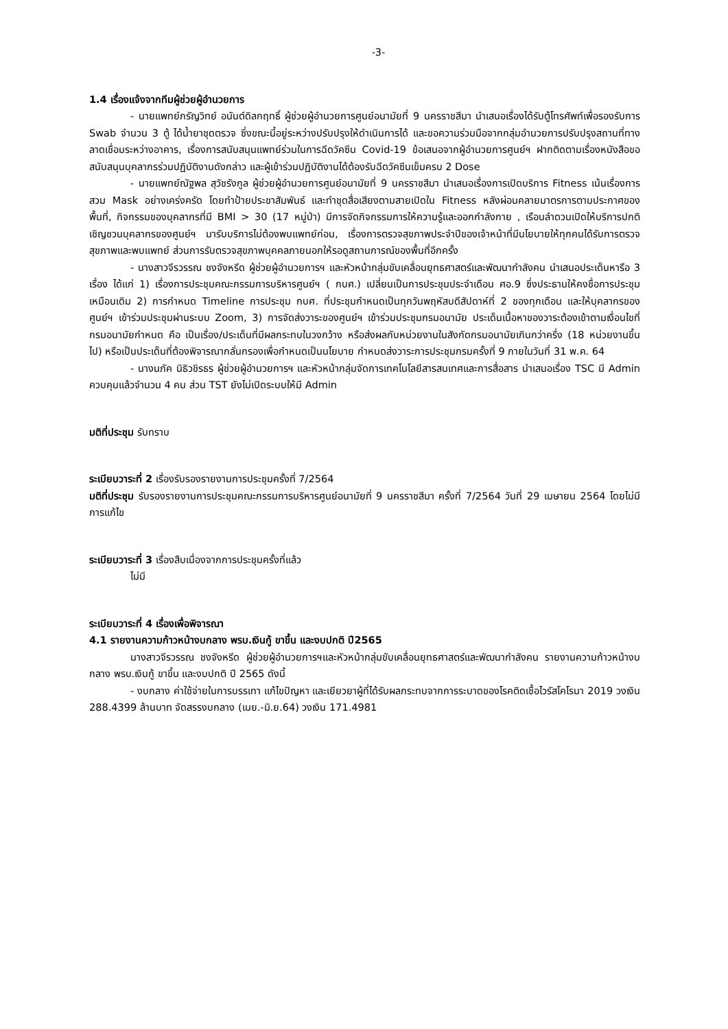-3-
1.4 เรื่องแจ้งจากทีมผู้ช่วยผู้อำนวยการ
- นายแพทย์ภรัญวิทย์ อนันต์ดิลกฤทธิ์ ผู้ช่วยผู้อำนวยการศูนย์อนามัยที่ 9 นครราชสีมา นำเสนอเรื่องได้รับตู้โทรศัพท์เพื่อรองรับการ Swab จำนวน 3 ตู้ ได้น้ำยาชุดตรวจ ซึ่งขณะนี้อยู่ระหว่างปรับปรุงให้ดำเนินการได้ และขอความร่วมมือจากกลุ่มอำนวยการปรับปรุงสถานที่ทางลาดเชื่อมระหว่างอาคาร, เรื่องการสนับสนุนแพทย์ร่วมในการฉีดวัคซีน Covid-19 ข้อเสนอจากผู้อำนวยการศูนย์ฯ ฝากติดตามเรื่องหนังสือขอสนับสนุนบุคลากรร่วมปฏิบัติงานดังกล่าว และผู้เข้าร่วมปฏิบัติงานได้ต้องรับฉีดวัคซีนเข็มครบ 2 Dose
- นายแพทย์ณัฐพล สุวัชรังกูล ผู้ช่วยผู้อำนวยการศูนย์อนามัยที่ 9 นครราชสีมา นำเสนอเรื่องการเปิดบริการ Fitness เน้นเรื่องการสวม Mask อย่างเคร่งครัด โดยทำป้ายประชาสัมพันธ์ และทำชุดสื่อเสียงตามสายเปิดใน Fitness หลังผ่อนคลายมาตรการตามประกาศของพื้นที่, กิจกรรมของบุคลากรที่มี BMI > 30 (17 หมู่ป่า) มีการจัดกิจกรรมการให้ความรู้และออกกำลังกาย , เรือนลำดวนเปิดให้บริการปกติ เชิญชวนบุคลากรของศูนย์ฯ มารับบริการไม่ต้องพบแพทย์ก่อน, เรื่องการตรวจสุขภาพประจำปีของเจ้าหน้าที่มีนโยบายให้ทุกคนได้รับการตรวจสุขภาพและพบแพทย์ ส่วนการรับตรวจสุขภาพบุคคลภายนอกให้รอดูสถานการณ์ของพื้นที่อีกครั้ง
- นางสาวจีรวรรณ ชงจังหรีด ผู้ช่วยผู้อำนวยการฯ และหัวหน้ากลุ่มขับเคลื่อนยุทธศาสตร์และพัฒนากำลังคน นำเสนอประเด็นหารือ 3 เรื่อง ได้แก่ 1) เรื่องการประชุมคณะกรรมการบริหารศูนย์ฯ ( กบศ.) เปลี่ยนเป็นการประชุมประจำเดือน ศอ.9 ซึ่งประธานให้คงชื่อการประชุมเหมือนเดิม 2) การกำหนด Timeline การประชุม กบศ. ที่ประชุมกำหนดเป็นทุกวันพฤหัสบดีสัปดาห์ที่ 2 ของทุกเดือน และให้บุคลากรของศูนย์ฯ เข้าร่วมประชุมผ่านระบบ Zoom, 3) การจัดส่งวาระของศูนย์ฯ เข้าร่วมประชุมกรมอนามัย ประเด็นเนื้อหาของวาระต้องเข้าตามเงื่อนไขที่กรมอนามัยกำหนด คือ เป็นเรื่อง/ประเด็นที่มีผลกระทบในวงกว้าง หรือส่งผลกับหน่วยงานในสังกัดกรมอนามัยเกินกว่าครึ่ง (18 หน่วยงานขึ้นไป) หรือเป็นประเด็นที่ต้องพิจารณากลั่นกรองเพื่อกำหนดเป็นนโยบาย กำหนดส่งวาระการประชุมกรมครั้งที่ 9 ภายในวันที่ 31 พ.ค. 64
- นางนภัค นิธิวชิรธร ผู้ช่วยผู้อำนวยการฯ และหัวหน้ากลุ่มจัดการเทคโนโลยีสารสนเทศและการสื่อสาร นำเสนอเรื่อง TSC มี Admin ควบคุมแล้วจำนวน 4 คน ส่วน TST ยังไม่เปิดระบบให้มี Admin
มติที่ประชุม รับทราบ
ระเบียบวาระที่ 2 เรื่องรับรองรายงานการประชุมครั้งที่ 7/2564
มติที่ประชุม รับรองรายงานการประชุมคณะกรรมการบริหารศูนย์อนามัยที่ 9 นครราชสีมา ครั้งที่ 7/2564 วันที่ 29 เมษายน 2564 โดยไม่มีการแก้ไข
ระเบียบวาระที่ 3 เรื่องสืบเนื่องจากการประชุมครั้งที่แล้ว
ไม่มี
ระเบียบวาระที่ 4 เรื่องเพื่อพิจารณา
4.1 รายงานความก้าวหน้างบกลาง พรบ.เงินกู้ ขาขึ้น และงบปกติ ปี2565
นางสาวจีรวรรณ ชงจังหรีด ผู้ช่วยผู้อำนวยการฯและหัวหน้ากลุ่มขับเคลื่อนยุทธศาสตร์และพัฒนากำลังคน รายงานความก้าวหน้างบกลาง พรบ.เงินกู้ ขาขึ้น และงบปกติ ปี 2565 ดังนี้
- งบกลาง ค่าใช้จ่ายในการบรรเทา แก้ไขปัญหา และเยียวยาผู้ที่ได้รับผลกระทบจากการระบาดของโรคติดเชื้อไวรัสโคโรนา 2019 วงเงิน 288.4399 ล้านบาท จัดสรรงบกลาง (เมย.-มิ.ย.64) วงเงิน 171.4981